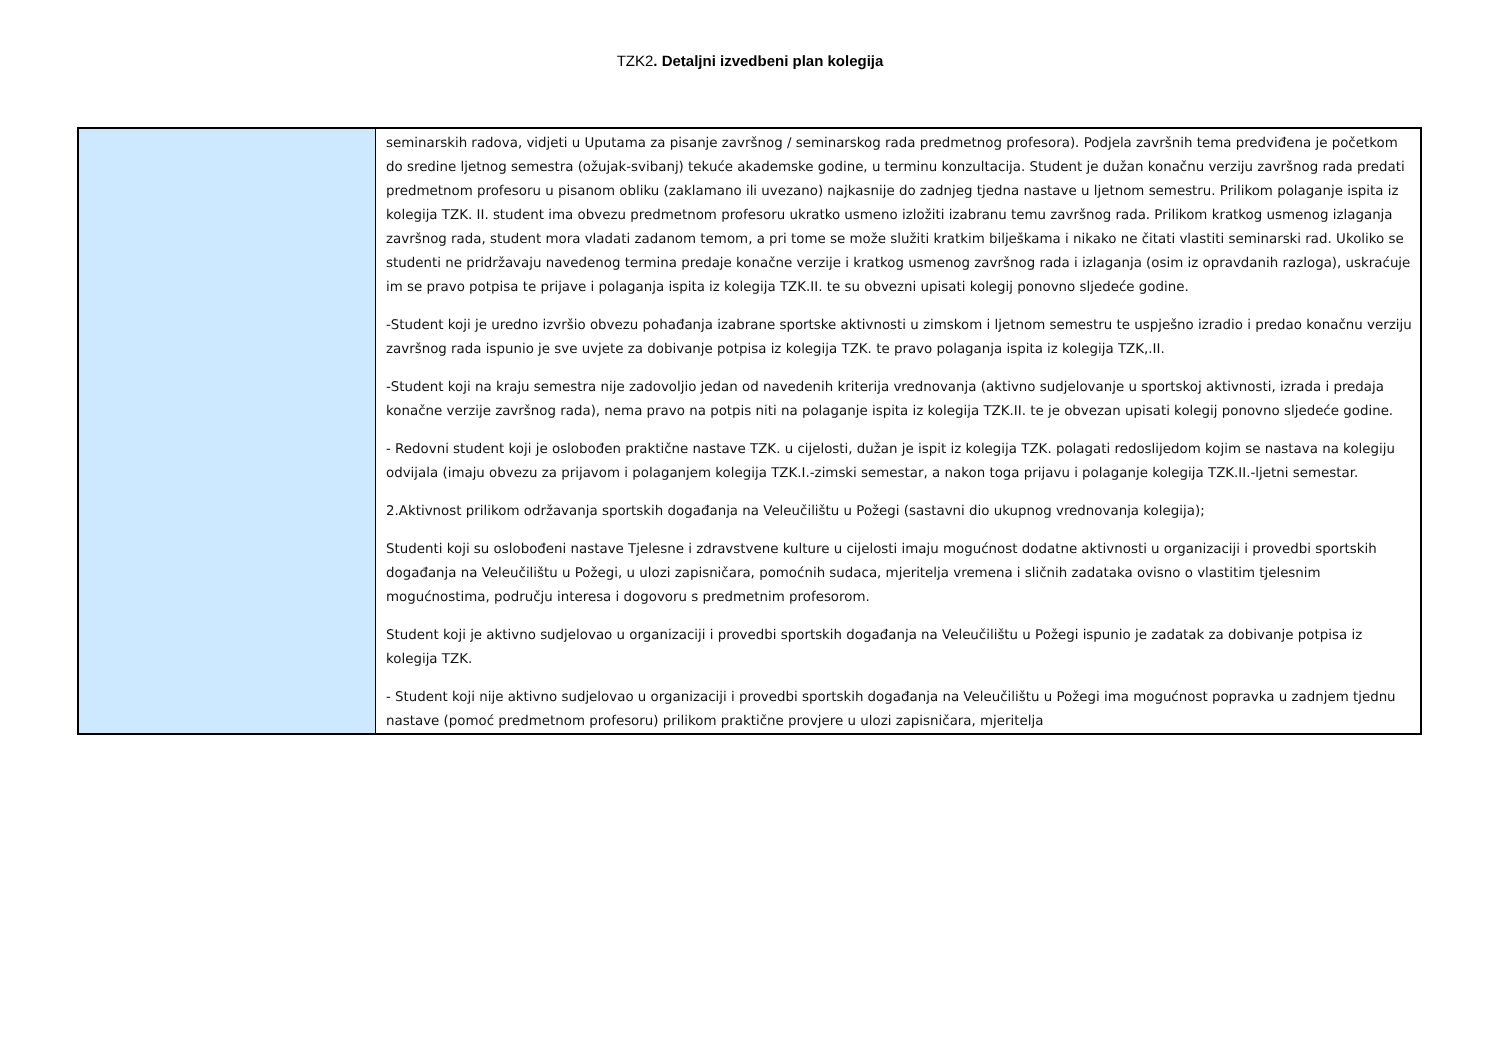TZK2. Detaljni izvedbeni plan kolegija
| | seminarskih radova, vidjeti u Uputama za pisanje završnog / seminarskog rada predmetnog profesora). Podjela završnih tema predviđena je početkom do sredine ljetnog semestra (ožujak-svibanj) tekuće akademske godine, u terminu konzultacija. Student je dužan konačnu verziju završnog rada predati predmetnom profesoru u pisanom obliku (zaklamano ili uvezano) najkasnije do zadnjeg tjedna nastave u ljetnom semestru. Prilikom polaganje ispita iz kolegija TZK. II. student ima obvezu predmetnom profesoru ukratko usmeno izložiti izabranu temu završnog rada. Prilikom kratkog usmenog izlaganja završnog rada, student mora vladati zadanom temom, a pri tome se može služiti kratkim bilješkama i nikako ne čitati vlastiti seminarski rad. Ukoliko se studenti ne pridržavaju navedenog termina predaje konačne verzije i kratkog usmenog završnog rada i izlaganja (osim iz opravdanih razloga), uskraćuje im se pravo potpisa te prijave i polaganja ispita iz kolegija TZK.II. te su obvezni upisati kolegij ponovno sljedeće godine. -Student koji je uredno izvršio obvezu pohađanja izabrane sportske aktivnosti u zimskom i ljetnom semestru te uspješno izradio i predao konačnu verziju završnog rada ispunio je sve uvjete za dobivanje potpisa iz kolegija TZK. te pravo polaganja ispita iz kolegija TZK,.II. -Student koji na kraju semestra nije zadovoljio jedan od navedenih kriterija vrednovanja (aktivno sudjelovanje u sportskoj aktivnosti, izrada i predaja konačne verzije završnog rada), nema pravo na potpis niti na polaganje ispita iz kolegija TZK.II. te je obvezan upisati kolegij ponovno sljedeće godine. - Redovni student koji je oslobođen praktične nastave TZK. u cijelosti, dužan je ispit iz kolegija TZK. polagati redoslijedom kojim se nastava na kolegiju odvijala (imaju obvezu za prijavom i polaganjem kolegija TZK.I.-zimski semestar, a nakon toga prijavu i polaganje kolegija TZK.II.-ljetni semestar. 2.Aktivnost prilikom održavanja sportskih događanja na Veleučilištu u Požegi (sastavni dio ukupnog vrednovanja kolegija); Studenti koji su oslobođeni nastave Tjelesne i zdravstvene kulture u cijelosti imaju mogućnost dodatne aktivnosti u organizaciji i provedbi sportskih događanja na Veleučilištu u Požegi, u ulozi zapisničara, pomoćnih sudaca, mjeritelja vremena i sličnih zadataka ovisno o vlastitim tjelesnim mogućnostima, području interesa i dogovoru s predmetnim profesorom. Student koji je aktivno sudjelovao u organizaciji i provedbi sportskih događanja na Veleučilištu u Požegi ispunio je zadatak za dobivanje potpisa iz kolegija TZK. - Student koji nije aktivno sudjelovao u organizaciji i provedbi sportskih događanja na Veleučilištu u Požegi ima mogućnost popravka u zadnjem tjednu nastave (pomoć predmetnom profesoru) prilikom praktične provjere u ulozi zapisničara, mjeritelja |